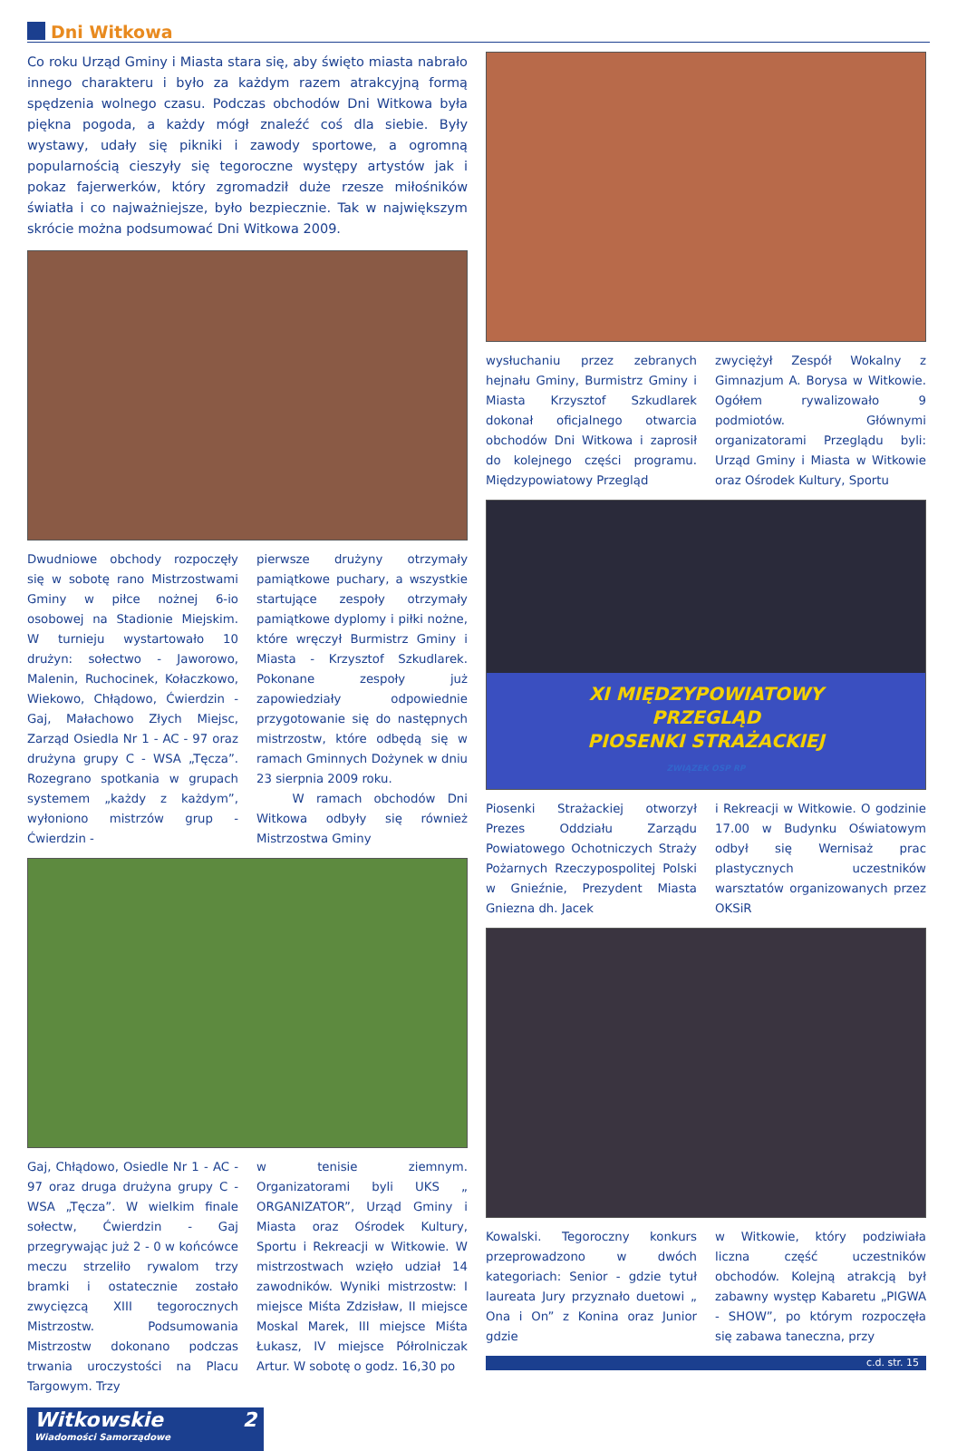Dni Witkowa
Co roku Urząd Gminy i Miasta stara się, aby święto miasta nabrało innego charakteru i było za każdym razem atrakcyjną formą spędzenia wolnego czasu. Podczas obchodów Dni Witkowa była piękna pogoda, a każdy mógł znaleźć coś dla siebie. Były wystawy, udały się pikniki i zawody sportowe, a ogromną popularnością cieszyły się tegoroczne występy artystów jak i pokaz fajerwerków, który zgromadził duże rzesze miłośników światła i co najważniejsze, było bezpiecznie. Tak w największym skrócie można podsumować Dni Witkowa 2009.
Dwudniowe obchody rozpoczęły się w sobotę rano Mistrzostwami Gminy w piłce nożnej 6-io osobowej na Stadionie Miejskim. W turnieju wystartowało 10 drużyn: sołectwo - Jaworowo, Malenin, Ruchocinek, Kołaczkowo, Wiekowo, Chłądowo, Ćwierdzin - Gaj, Małachowo Złych Miejsc, Zarząd Osiedla Nr 1 - AC - 97 oraz drużyna grupy C - WSA „Tęcza”. Rozegrano spotkania w grupach systemem „każdy z każdym”, wyłoniono mistrzów grup - Ćwierdzin -
pierwsze drużyny otrzymały pamiątkowe puchary, a wszystkie startujące zespoły otrzymały pamiątkowe dyplomy i piłki nożne, które wręczył Burmistrz Gminy i Miasta - Krzysztof Szkudlarek. Pokonane zespoły już zapowiedziały odpowiednie przygotowanie się do następnych mistrzostw, które odbędą się w ramach Gminnych Dożynek w dniu 23 sierpnia 2009 roku.
W ramach obchodów Dni Witkowa odbyły się również Mistrzostwa Gminy
Gaj, Chłądowo, Osiedle Nr 1 - AC - 97 oraz druga drużyna grupy C - WSA „Tęcza”. W wielkim finale sołectw, Ćwierdzin - Gaj przegrywając już 2 - 0 w końcówce meczu strzeliło rywalom trzy bramki i ostatecznie zostało zwycięzcą XIII tegorocznych Mistrzostw. Podsumowania Mistrzostw dokonano podczas trwania uroczystości na Placu Targowym. Trzy
w tenisie ziemnym. Organizatorami byli UKS „ ORGANIZATOR”, Urząd Gminy i Miasta oraz Ośrodek Kultury, Sportu i Rekreacji w Witkowie. W mistrzostwach wzięło udział 14 zawodników. Wyniki mistrzostw: I miejsce Miśta Zdzisław, II miejsce Moskal Marek, III miejsce Miśta Łukasz, IV miejsce Półrolniczak Artur. W sobotę o godz. 16,30 po
Witkowskie 2
Wiadomości Samorządowe
wysłuchaniu przez zebranych hejnału Gminy, Burmistrz Gminy i Miasta Krzysztof Szkudlarek dokonał oficjalnego otwarcia obchodów Dni Witkowa i zaprosił do kolejnego części programu. Międzypowiatowy Przegląd
zwyciężył Zespół Wokalny z Gimnazjum A. Borysa w Witkowie. Ogółem rywalizowało 9 podmiotów. Głównymi organizatorami Przeglądu byli: Urząd Gminy i Miasta w Witkowie oraz Ośrodek Kultury, Sportu
XI MIĘDZYPOWIATOWY
PRZEGLĄD
PIOSENKI STRAŻACKIEJ
ZWIĄZEK OSP RP
Piosenki Strażackiej otworzył Prezes Oddziału Zarządu Powiatowego Ochotniczych Straży Pożarnych Rzeczypospolitej Polski w Gnieźnie, Prezydent Miasta Gniezna dh. Jacek
i Rekreacji w Witkowie. O godzinie 17.00 w Budynku Oświatowym odbył się Wernisaż prac plastycznych uczestników warsztatów organizowanych przez OKSiR
Kowalski. Tegoroczny konkurs przeprowadzono w dwóch kategoriach: Senior - gdzie tytuł laureata Jury przyznało duetowi „ Ona i On” z Konina oraz Junior gdzie
w Witkowie, który podziwiała liczna część uczestników obchodów. Kolejną atrakcją był zabawny występ Kabaretu „PIGWA - SHOW”, po którym rozpoczęła się zabawa taneczna, przy
c.d. str. 15